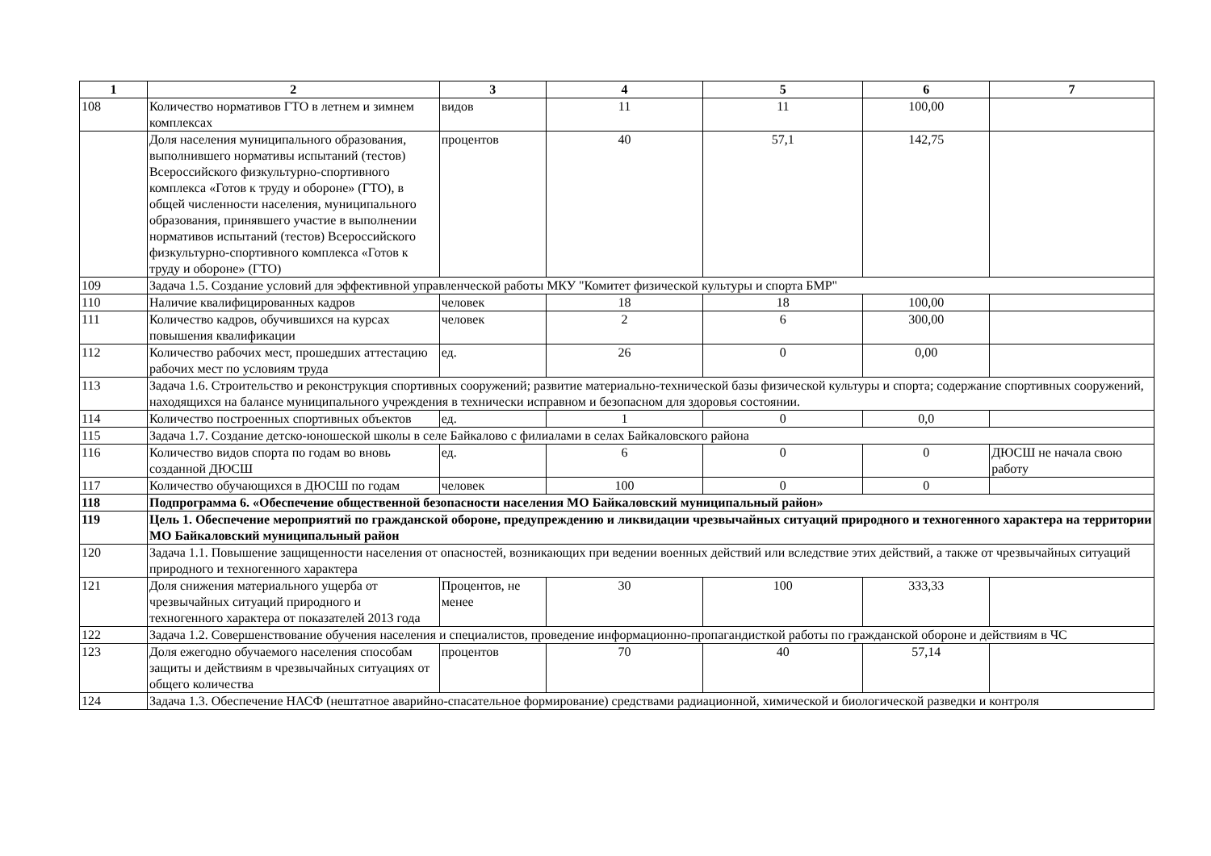| 1 | 2 | 3 | 4 | 5 | 6 | 7 |
| --- | --- | --- | --- | --- | --- | --- |
| 108 | Количество нормативов ГТО в летнем и зимнем комплексах | видов | 11 | 11 | 100,00 | |
| | Доля населения муниципального образования, выполнившего нормативы испытаний (тестов) Всероссийского физкультурно-спортивного комплекса «Готов к труду и обороне» (ГТО), в общей численности населения, муниципального образования, принявшего участие в выполнении нормативов испытаний (тестов) Всероссийского физкультурно-спортивного комплекса «Готов к труду и обороне» (ГТО) | процентов | 40 | 57,1 | 142,75 | |
| 109 | Задача 1.5. Создание условий для эффективной управленческой работы МКУ "Комитет физической культуры и спорта БМР" | | | | | |
| 110 | Наличие квалифицированных кадров | человек | 18 | 18 | 100,00 | |
| 111 | Количество кадров, обучившихся на курсах повышения квалификации | человек | 2 | 6 | 300,00 | |
| 112 | Количество рабочих мест, прошедших аттестацию рабочих мест по условиям труда | ед. | 26 | 0 | 0,00 | |
| 113 | Задача 1.6. Строительство и реконструкция спортивных сооружений; развитие материально-технической базы физической культуры и спорта; содержание спортивных сооружений, находящихся на балансе муниципального учреждения в технически исправном и безопасном для здоровья состоянии. | | | | | |
| 114 | Количество построенных спортивных объектов | ед. | 1 | 0 | 0,0 | |
| 115 | Задача 1.7. Создание детско-юношеской школы в селе Байкалово с филиалами в селах Байкаловского района | | | | | |
| 116 | Количество видов спорта по годам во вновь созданной ДЮСШ | ед. | 6 | 0 | 0 | ДЮСШ не начала свою работу |
| 117 | Количество обучающихся в ДЮСШ по годам | человек | 100 | 0 | 0 | |
| 118 | Подпрограмма 6. «Обеспечение общественной безопасности населения МО Байкаловский муниципальный район» | | | | | |
| 119 | Цель 1. Обеспечение мероприятий по гражданской обороне, предупреждению и ликвидации чрезвычайных ситуаций природного и техногенного характера на территории МО Байкаловский муниципальный район | | | | | |
| 120 | Задача 1.1. Повышение защищенности населения от опасностей, возникающих при ведении военных действий или вследствие этих действий, а также от чрезвычайных ситуаций природного и техногенного характера | | | | | |
| 121 | Доля снижения материального ущерба от чрезвычайных ситуаций природного и техногенного характера от показателей 2013 года | Процентов, не менее | 30 | 100 | 333,33 | |
| 122 | Задача 1.2. Совершенствование обучения населения и специалистов, проведение информационно-пропагандисткой работы по гражданской обороне и действиям в ЧС | | | | | |
| 123 | Доля ежегодно обучаемого населения способам защиты и действиям в чрезвычайных ситуациях от общего количества | процентов | 70 | 40 | 57,14 | |
| 124 | Задача 1.3. Обеспечение НАСФ (нештатное аварийно-спасательное формирование) средствами радиационной, химической и биологической разведки и контроля | | | | | |